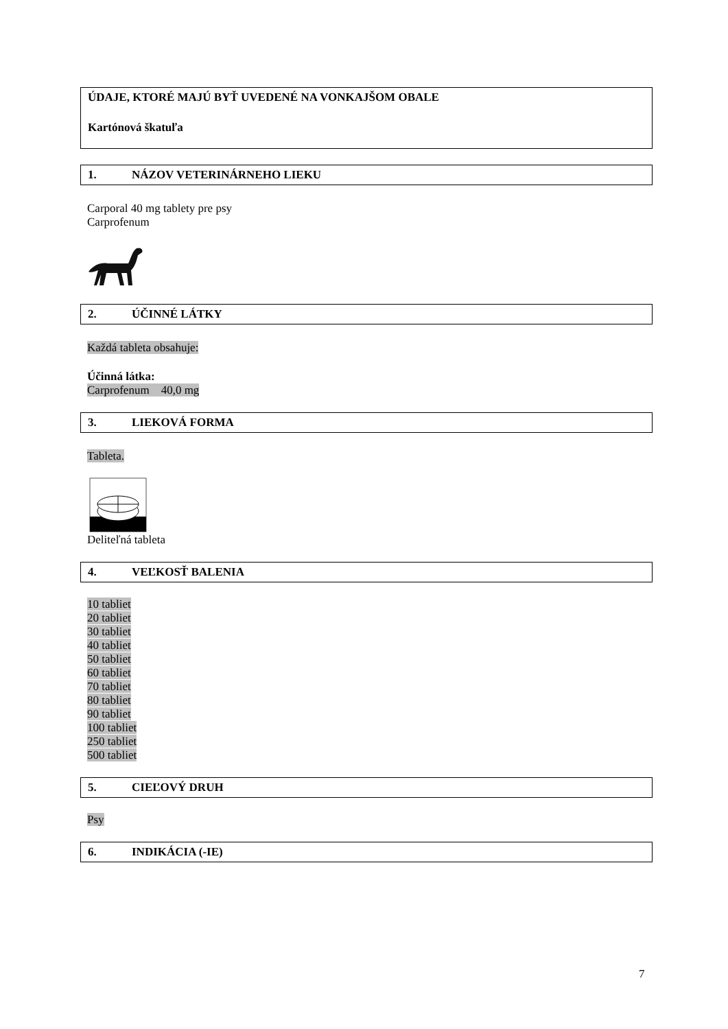ÚDAJE, KTORÉ MAJÚ BYŤ UVEDENÉ NA VONKAJŠOM OBALE
Kartónová škatuľa
1. NÁZOV VETERINÁRNEHO LIEKU
Carporal 40 mg tablety pre psy
Carprofenum
2. ÚČINNÉ LÁTKY
Každá tableta obsahuje:
Účinná látka:
Carprofenum 40,0 mg
3. LIEKOVÁ FORMA
Tableta.
Deliteľná tableta
4. VEĽKOSŤ BALENIA
10 tabliet
20 tabliet
30 tabliet
40 tabliet
50 tabliet
60 tabliet
70 tabliet
80 tabliet
90 tabliet
100 tabliet
250 tabliet
500 tabliet
5. CIEĽOVÝ DRUH
Psy
6. INDIKÁCIA (-IE)
7